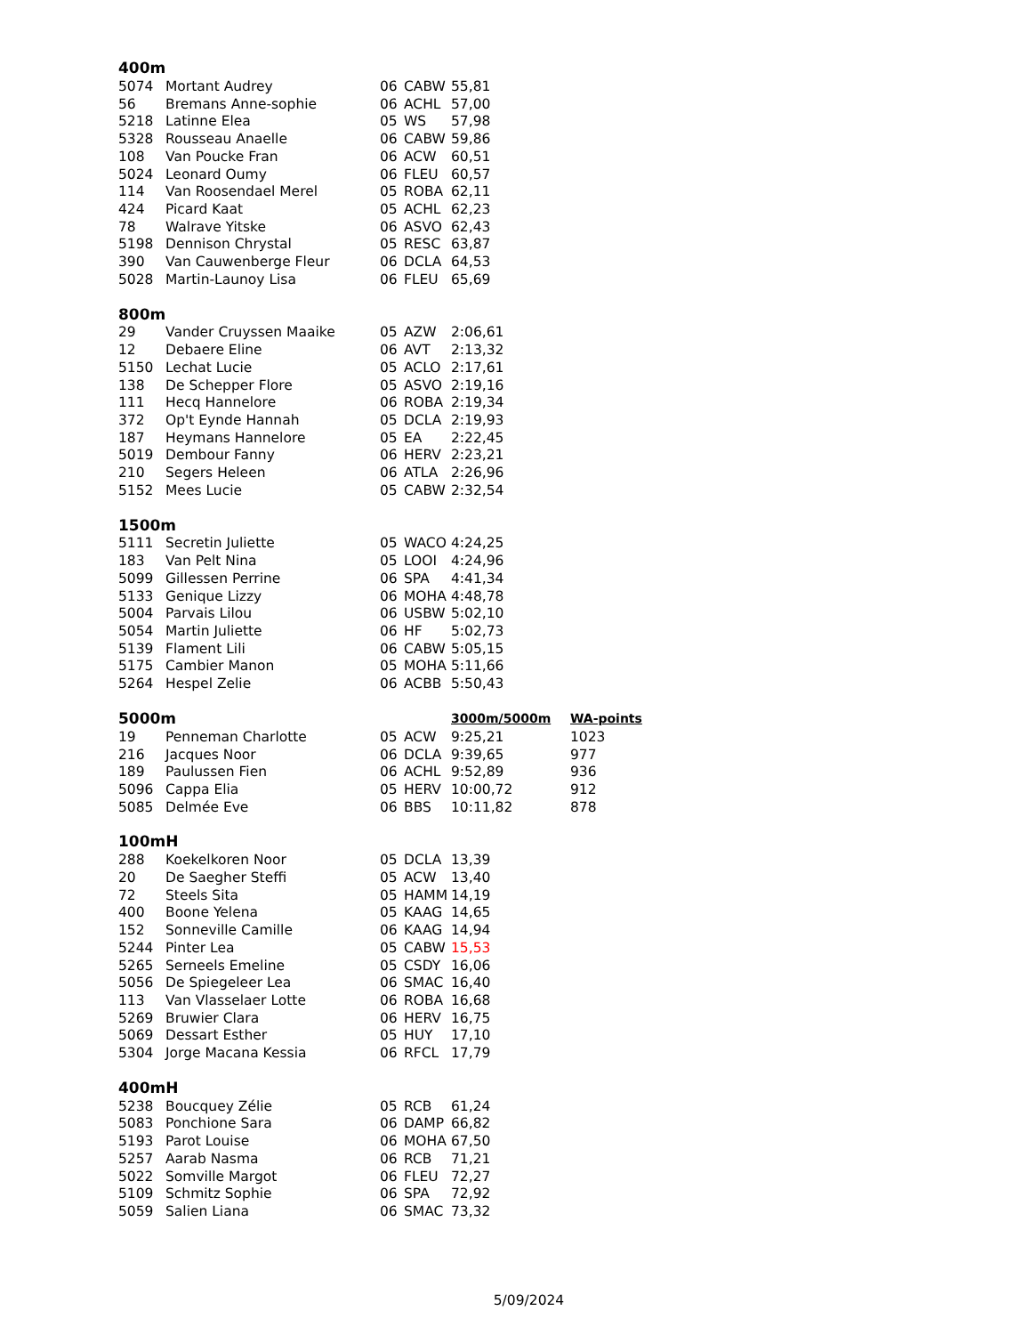| 400m | | | | | |
| 5074 | Mortant Audrey | 06 | CABW | 55,81 | |
| 56 | Bremans Anne-sophie | 06 | ACHL | 57,00 | |
| 5218 | Latinne Elea | 05 | WS | 57,98 | |
| 5328 | Rousseau Anaelle | 06 | CABW | 59,86 | |
| 108 | Van Poucke Fran | 06 | ACW | 60,51 | |
| 5024 | Leonard Oumy | 06 | FLEU | 60,57 | |
| 114 | Van Roosendael Merel | 05 | ROBA | 62,11 | |
| 424 | Picard Kaat | 05 | ACHL | 62,23 | |
| 78 | Walrave Yitske | 06 | ASVO | 62,43 | |
| 5198 | Dennison Chrystal | 05 | RESC | 63,87 | |
| 390 | Van Cauwenberge Fleur | 06 | DCLA | 64,53 | |
| 5028 | Martin-Launoy Lisa | 06 | FLEU | 65,69 | |
| 800m | | | | | |
| 29 | Vander Cruyssen Maaike | 05 | AZW | 2:06,61 | |
| 12 | Debaere Eline | 06 | AVT | 2:13,32 | |
| 5150 | Lechat Lucie | 05 | ACLO | 2:17,61 | |
| 138 | De Schepper Flore | 05 | ASVO | 2:19,16 | |
| 111 | Hecq Hannelore | 06 | ROBA | 2:19,34 | |
| 372 | Op't Eynde Hannah | 05 | DCLA | 2:19,93 | |
| 187 | Heymans Hannelore | 05 | EA | 2:22,45 | |
| 5019 | Dembour Fanny | 06 | HERV | 2:23,21 | |
| 210 | Segers Heleen | 06 | ATLA | 2:26,96 | |
| 5152 | Mees Lucie | 05 | CABW | 2:32,54 | |
| 1500m | | | | | |
| 5111 | Secretin Juliette | 05 | WACO | 4:24,25 | |
| 183 | Van Pelt Nina | 05 | LOOI | 4:24,96 | |
| 5099 | Gillessen Perrine | 06 | SPA | 4:41,34 | |
| 5133 | Genique Lizzy | 06 | MOHA | 4:48,78 | |
| 5004 | Parvais Lilou | 06 | USBW | 5:02,10 | |
| 5054 | Martin Juliette | 06 | HF | 5:02,73 | |
| 5139 | Flament Lili | 06 | CABW | 5:05,15 | |
| 5175 | Cambier Manon | 05 | MOHA | 5:11,66 | |
| 5264 | Hespel Zelie | 06 | ACBB | 5:50,43 | |
| 5000m | | | | 3000m/5000m | WA-points |
| 19 | Penneman Charlotte | 05 | ACW | 9:25,21 | 1023 |
| 216 | Jacques Noor | 06 | DCLA | 9:39,65 | 977 |
| 189 | Paulussen Fien | 06 | ACHL | 9:52,89 | 936 |
| 5096 | Cappa Elia | 05 | HERV | 10:00,72 | 912 |
| 5085 | Delmée Eve | 06 | BBS | 10:11,82 | 878 |
| 100mH | | | | | |
| 288 | Koekelkoren Noor | 05 | DCLA | 13,39 | |
| 20 | De Saegher Steffi | 05 | ACW | 13,40 | |
| 72 | Steels Sita | 05 | HAMM | 14,19 | |
| 400 | Boone Yelena | 05 | KAAG | 14,65 | |
| 152 | Sonneville Camille | 06 | KAAG | 14,94 | |
| 5244 | Pinter Lea | 05 | CABW | 15,53 | |
| 5265 | Serneels Emeline | 05 | CSDY | 16,06 | |
| 5056 | De Spiegeleer Lea | 06 | SMAC | 16,40 | |
| 113 | Van Vlasselaer Lotte | 06 | ROBA | 16,68 | |
| 5269 | Bruwier Clara | 06 | HERV | 16,75 | |
| 5069 | Dessart Esther | 05 | HUY | 17,10 | |
| 5304 | Jorge Macana Kessia | 06 | RFCL | 17,79 | |
| 400mH | | | | | |
| 5238 | Boucquey Zélie | 05 | RCB | 61,24 | |
| 5083 | Ponchione Sara | 06 | DAMP | 66,82 | |
| 5193 | Parot Louise | 06 | MOHA | 67,50 | |
| 5257 | Aarab Nasma | 06 | RCB | 71,21 | |
| 5022 | Somville Margot | 06 | FLEU | 72,27 | |
| 5109 | Schmitz Sophie | 06 | SPA | 72,92 | |
| 5059 | Salien Liana | 06 | SMAC | 73,32 | |
5/09/2024